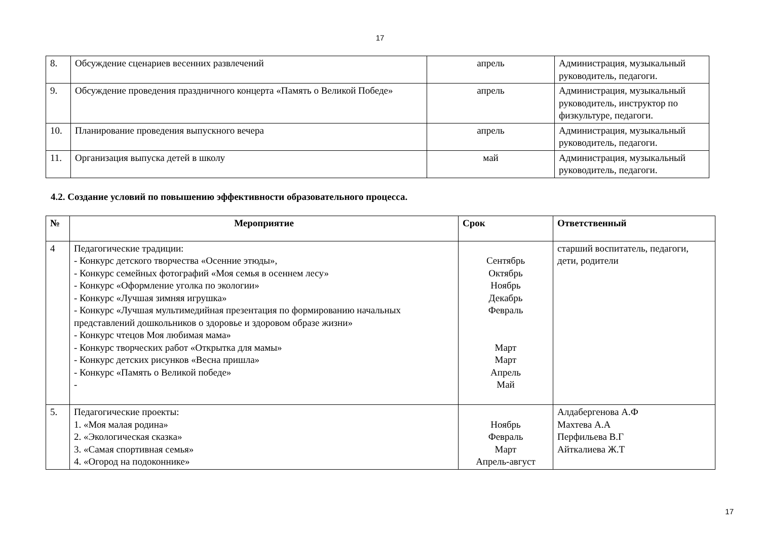17
| 8. | Обсуждение сценариев весенних развлечений | апрель | Администрация, музыкальный руководитель, педагоги. |
| 9. | Обсуждение проведения праздничного концерта «Память о Великой Победе» | апрель | Администрация, музыкальный руководитель, инструктор по физкультуре, педагоги. |
| 10. | Планирование проведения выпускного вечера | апрель | Администрация, музыкальный руководитель, педагоги. |
| 11. | Организация выпуска детей в школу | май | Администрация, музыкальный руководитель, педагоги. |
4.2. Создание условий по повышению эффективности образовательного процесса.
| № | Мероприятие | Срок | Ответственный |
| --- | --- | --- | --- |
| 4 | Педагогические традиции: - Конкурс детского творчества «Осенние этюды», - Конкурс семейных фотографий «Моя семья в осеннем лесу» - Конкурс «Оформление уголка по экологии» - Конкурс «Лучшая зимняя игрушка» - Конкурс «Лучшая мультимедийная презентация по формированию начальных представлений дошкольников о здоровье и здоровом образе жизни» - Конкурс чтецов Моя любимая мама» - Конкурс творческих работ «Открытка для мамы» - Конкурс детских рисунков «Весна пришла» - Конкурс «Память о Великой победе» - | Сентябрь Октябрь Ноябрь Декабрь Февраль Март Март Апрель Май | старший воспитатель, педагоги, дети, родители |
| 5. | Педагогические проекты: 1. «Моя малая родина» 2. «Экологическая сказка» 3. «Самая спортивная семья» 4. «Огород на подоконнике» | Ноябрь Февраль Март Апрель-август | Алдабергенова А.Ф Махтева А.А Перфильева В.Г Айткалиева Ж.Т |
17